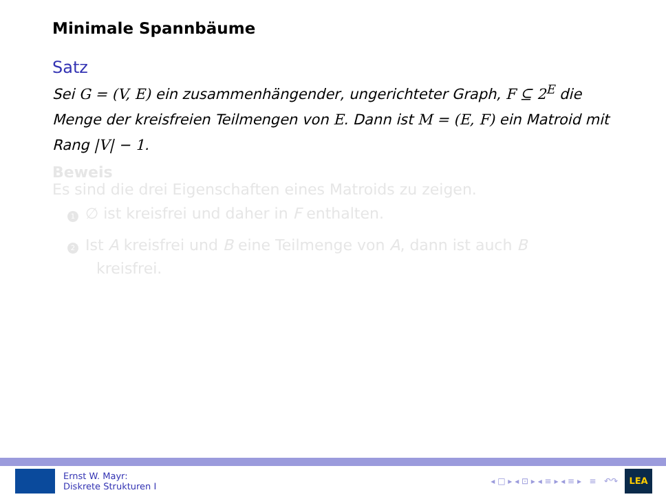Minimale Spannbäume
Satz
Sei G = (V, E) ein zusammenhängender, ungerichteter Graph, F ⊆ 2<sup>E</sup> die Menge der kreisfreien Teilmengen von E. Dann ist M = (E, F) ein Matroid mit Rang |V| − 1.
Beweis
Es sind die drei Eigenschaften eines Matroids zu zeigen.
1 ∅ ist kreisfrei und daher in F enthalten.
2 Ist A kreisfrei und B eine Teilmenge von A, dann ist auch B
kreisfrei.
Ernst W. Mayr:
Diskrete Strukturen I
◂ □ ▸ ◂ ⊡ ▸ ◂ ≡ ▸ ◂ ≡ ▸ ≡ ↶↷
LEA